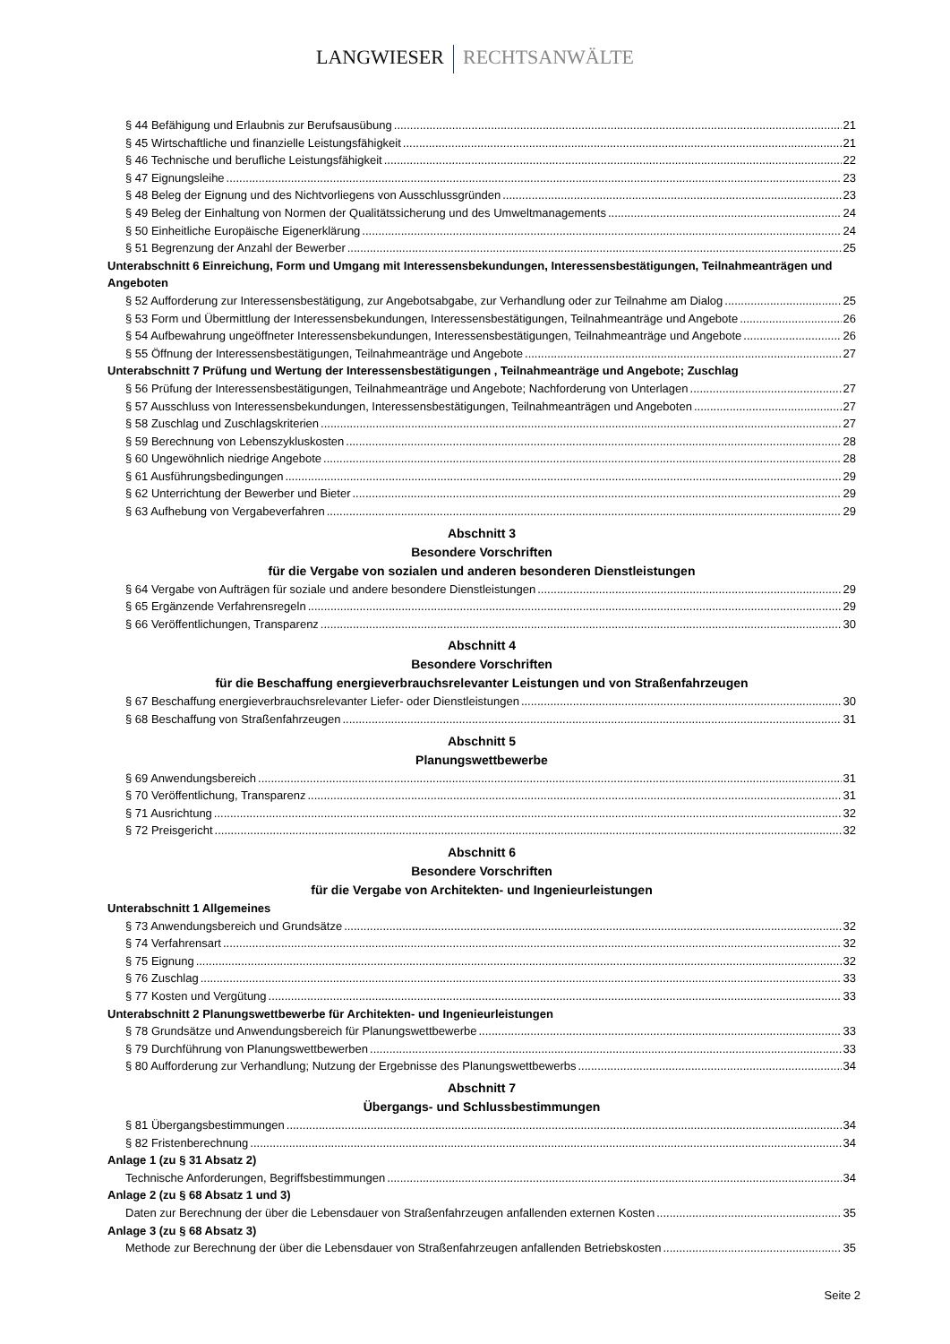LANGWIESER RECHTSANWÄLTE
§ 44 Befähigung und Erlaubnis zur Berufsausübung 21
§ 45 Wirtschaftliche und finanzielle Leistungsfähigkeit 21
§ 46 Technische und berufliche Leistungsfähigkeit 22
§ 47 Eignungsleihe 23
§ 48 Beleg der Eignung und des Nichtvorliegens von Ausschlussgründen 23
§ 49 Beleg der Einhaltung von Normen der Qualitätssicherung und des Umweltmanagements 24
§ 50 Einheitliche Europäische Eigenerklärung 24
§ 51 Begrenzung der Anzahl der Bewerber 25
Unterabschnitt 6 Einreichung, Form und Umgang mit Interessensbekundungen, Interessensbestätigungen, Teilnahmeanträgen und Angeboten
§ 52 Aufforderung zur Interessensbestätigung, zur Angebotsabgabe, zur Verhandlung oder zur Teilnahme am Dialog 25
§ 53 Form und Übermittlung der Interessensbekundungen, Interessensbestätigungen, Teilnahmeanträge und Angebote 26
§ 54 Aufbewahrung ungeöffneter Interessensbekundungen, Interessensbestätigungen, Teilnahmeanträge und Angebote 26
§ 55 Öffnung der Interessensbestätigungen, Teilnahmeanträge und Angebote 27
Unterabschnitt 7 Prüfung und Wertung der Interessensbestätigungen , Teilnahmeanträge und Angebote; Zuschlag
§ 56 Prüfung der Interessensbestätigungen, Teilnahmeanträge und Angebote; Nachforderung von Unterlagen 27
§ 57 Ausschluss von Interessensbekundungen, Interessensbestätigungen, Teilnahmeanträgen und Angeboten 27
§ 58 Zuschlag und Zuschlagskriterien 27
§ 59 Berechnung von Lebenszykluskosten 28
§ 60 Ungewöhnlich niedrige Angebote 28
§ 61 Ausführungsbedingungen 29
§ 62 Unterrichtung der Bewerber und Bieter 29
§ 63 Aufhebung von Vergabeverfahren 29
Abschnitt 3
Besondere Vorschriften
für die Vergabe von sozialen und anderen besonderen Dienstleistungen
§ 64 Vergabe von Aufträgen für soziale und andere besondere Dienstleistungen 29
§ 65 Ergänzende Verfahrensregeln 29
§ 66 Veröffentlichungen, Transparenz 30
Abschnitt 4
Besondere Vorschriften
für die Beschaffung energieverbrauchsrelevanter Leistungen und von Straßenfahrzeugen
§ 67 Beschaffung energieverbrauchsrelevanter Liefer- oder Dienstleistungen 30
§ 68 Beschaffung von Straßenfahrzeugen 31
Abschnitt 5
Planungswettbewerbe
§ 69 Anwendungsbereich 31
§ 70 Veröffentlichung, Transparenz 31
§ 71 Ausrichtung 32
§ 72 Preisgericht 32
Abschnitt 6
Besondere Vorschriften
für die Vergabe von Architekten- und Ingenieurleistungen
Unterabschnitt 1 Allgemeines
§ 73 Anwendungsbereich und Grundsätze 32
§ 74 Verfahrensart 32
§ 75 Eignung 32
§ 76 Zuschlag 33
§ 77 Kosten und Vergütung 33
Unterabschnitt 2 Planungswettbewerbe für Architekten- und Ingenieurleistungen
§ 78 Grundsätze und Anwendungsbereich für Planungswettbewerbe 33
§ 79 Durchführung von Planungswettbewerben 33
§ 80 Aufforderung zur Verhandlung; Nutzung der Ergebnisse des Planungswettbewerbs 34
Abschnitt 7
Übergangs- und Schlussbestimmungen
§ 81 Übergangsbestimmungen 34
§ 82 Fristenberechnung 34
Anlage 1 (zu § 31 Absatz 2)
Technische Anforderungen, Begriffsbestimmungen 34
Anlage 2 (zu § 68 Absatz 1 und 3)
Daten zur Berechnung der über die Lebensdauer von Straßenfahrzeugen anfallenden externen Kosten 35
Anlage 3 (zu § 68 Absatz 3)
Methode zur Berechnung der über die Lebensdauer von Straßenfahrzeugen anfallenden Betriebskosten 35
Seite 2